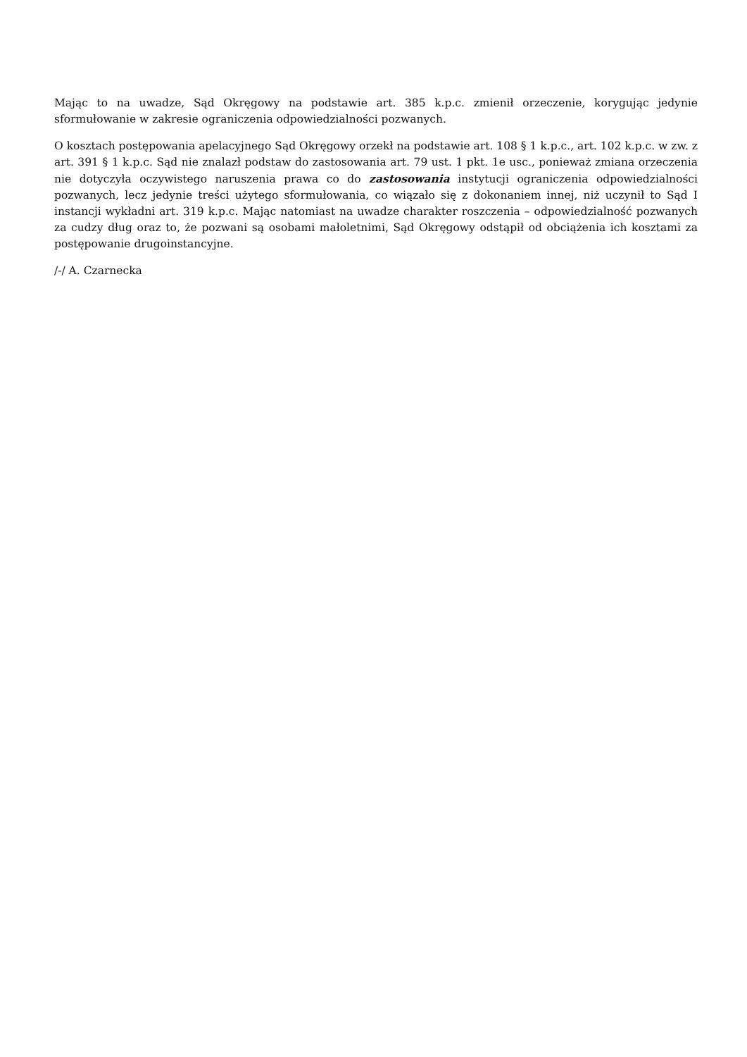Mając to na uwadze, Sąd Okręgowy na podstawie art. 385 k.p.c. zmienił orzeczenie, korygując jedynie sformułowanie w zakresie ograniczenia odpowiedzialności pozwanych.
O kosztach postępowania apelacyjnego Sąd Okręgowy orzekł na podstawie art. 108 § 1 k.p.c., art. 102 k.p.c. w zw. z art. 391 § 1 k.p.c. Sąd nie znalazł podstaw do zastosowania art. 79 ust. 1 pkt. 1e usc., ponieważ zmiana orzeczenia nie dotyczyła oczywistego naruszenia prawa co do zastosowania instytucji ograniczenia odpowiedzialności pozwanych, lecz jedynie treści użytego sformułowania, co wiązało się z dokonaniem innej, niż uczynił to Sąd I instancji wykładni art. 319 k.p.c. Mając natomiast na uwadze charakter roszczenia – odpowiedzialność pozwanych za cudzy dług oraz to, że pozwani są osobami małoletnimi, Sąd Okręgowy odstąpił od obciążenia ich kosztami za postępowanie drugoinstancyjne.
/-/ A. Czarnecka